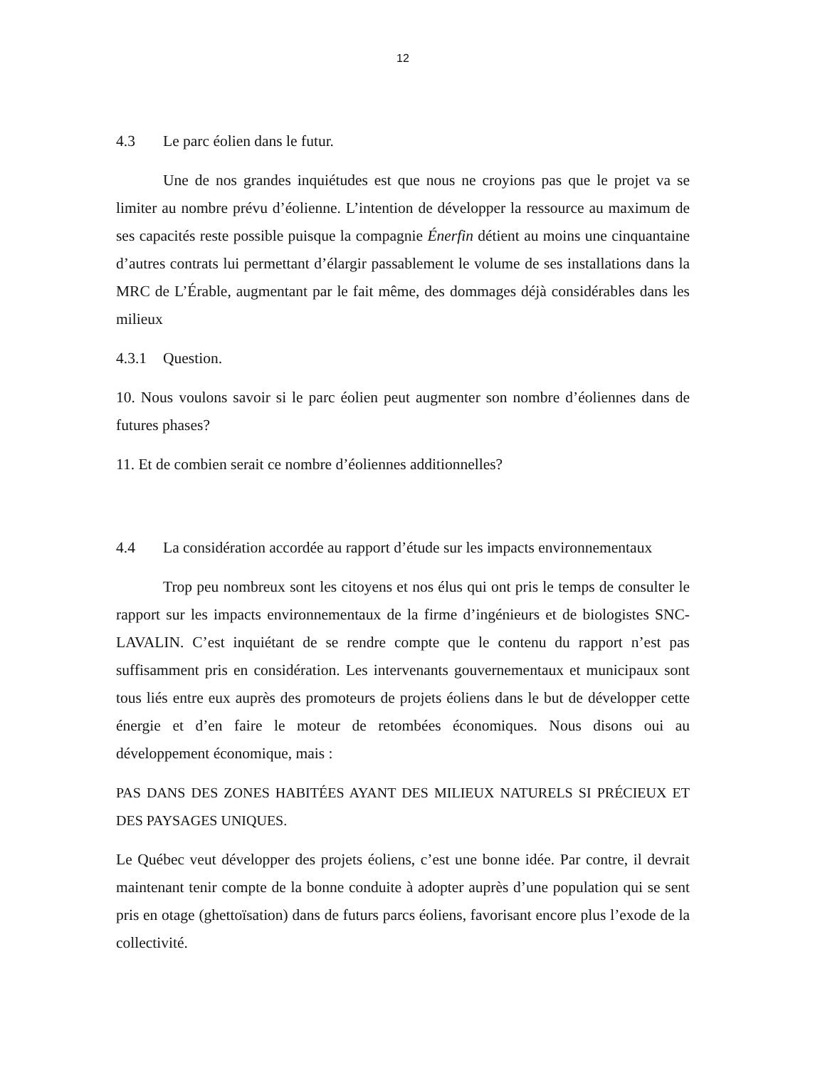12
4.3 Le parc éolien dans le futur.
Une de nos grandes inquiétudes est que nous ne croyions pas que le projet va se limiter au nombre prévu d’éolienne. L’intention de développer la ressource au maximum de ses capacités reste possible puisque la compagnie Énerfin détient au moins une cinquantaine d’autres contrats lui permettant d’élargir passablement le volume de ses installations dans la MRC de L’Érable, augmentant par le fait même, des dommages déjà considérables dans les milieux
4.3.1 Question.
10. Nous voulons savoir si le parc éolien peut augmenter son nombre d’éoliennes dans de futures phases?
11. Et de combien serait ce nombre d’éoliennes additionnelles?
4.4 La considération accordée au rapport d’étude sur les impacts environnementaux
Trop peu nombreux sont les citoyens et nos élus qui ont pris le temps de consulter le rapport sur les impacts environnementaux de la firme d’ingénieurs et de biologistes SNC-LAVALIN. C’est inquiétant de se rendre compte que le contenu du rapport n’est pas suffisamment pris en considération. Les intervenants gouvernementaux et municipaux sont tous liés entre eux auprès des promoteurs de projets éoliens dans le but de développer cette énergie et d’en faire le moteur de retombées économiques. Nous disons oui au développement économique, mais :
PAS DANS DES ZONES HABITÉES AYANT DES MILIEUX NATURELS SI PRÉCIEUX ET DES PAYSAGES UNIQUES.
Le Québec veut développer des projets éoliens, c’est une bonne idée. Par contre, il devrait maintenant tenir compte de la bonne conduite à adopter auprès d’une population qui se sent pris en otage (ghettoïsation) dans de futurs parcs éoliens, favorisant encore plus l’exode de la collectivité.